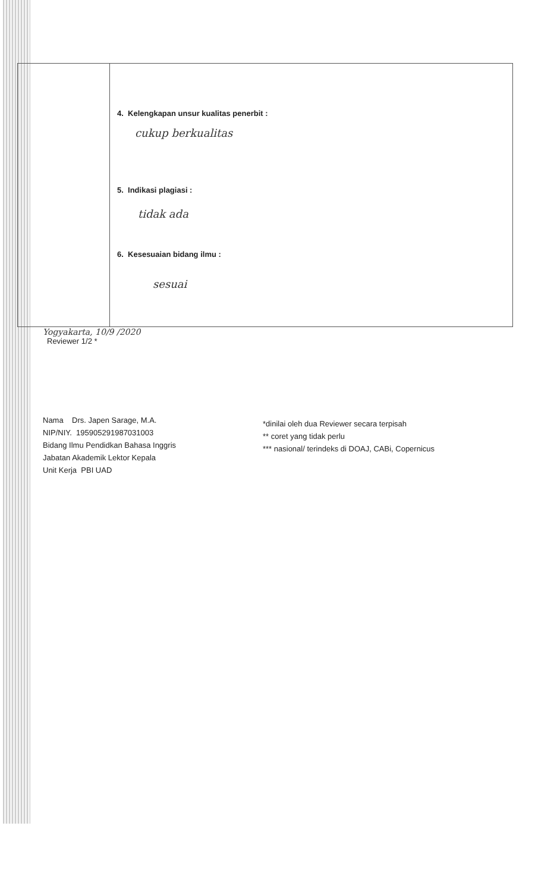| | 4. Kelengkapan unsur kualitas penerbit : cukup berkualitas 5. Indikasi plagiasi : tidak ada 6. Kesesuaian bidang ilmu : sesuai |
Yogyakarta, 10/9 /2020
Reviewer 1/2 *
Nama Drs. Japen Sarage, M.A.
NIP/NIY. 195905291987031003
Bidang Ilmu Pendidkan Bahasa Inggris
Jabatan Akademik Lektor Kepala
Unit Kerja PBI UAD
*dinilai oleh dua Reviewer secara terpisah
** coret yang tidak perlu
*** nasional/ terindeks di DOAJ, CABi, Copernicus